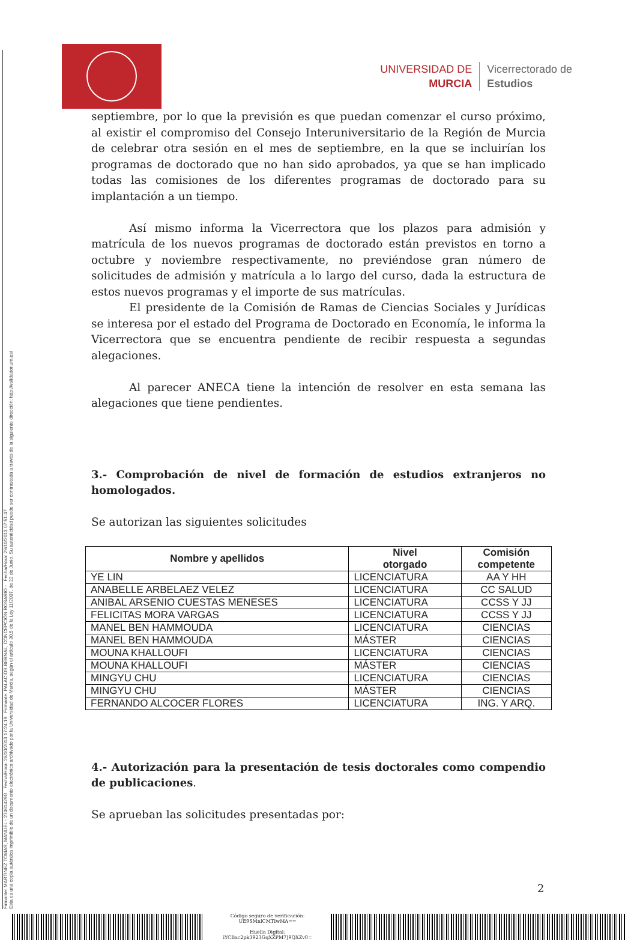Firmante: MARTINEZ TOMAS, MANUEL - 27461429G Fecha/Hora: 28/10/2013 17:24:19 Firmante: PALACIOS BERNAL, CONCEPCIÓN ROSARIO - Fecha/Hora: 29/10/2013 07:51:47
Esta es una copia auténtica imprimible de un documento electrónico archivado por la Universidad de Murcia, según el artículo 30.5 de la Ley 11/2007, de 22 de Junio. Su autenticidad puede ser contrastada a través de la siguiente dirección: http://validador.um.es/
UNIVERSIDAD DE
MURCIA
Vicerrectorado de
Estudios
septiembre, por lo que la previsión es que puedan comenzar el curso próximo, al existir el compromiso del Consejo Interuniversitario de la Región de Murcia de celebrar otra sesión en el mes de septiembre, en la que se incluirían los programas de doctorado que no han sido aprobados, ya que se han implicado todas las comisiones de los diferentes programas de doctorado para su implantación a un tiempo.
Así mismo informa la Vicerrectora que los plazos para admisión y matrícula de los nuevos programas de doctorado están previstos en torno a octubre y noviembre respectivamente, no previéndose gran número de solicitudes de admisión y matrícula a lo largo del curso, dada la estructura de estos nuevos programas y el importe de sus matrículas.
El presidente de la Comisión de Ramas de Ciencias Sociales y Jurídicas se interesa por el estado del Programa de Doctorado en Economía, le informa la Vicerrectora que se encuentra pendiente de recibir respuesta a segundas alegaciones.
Al parecer ANECA tiene la intención de resolver en esta semana las alegaciones que tiene pendientes.
3.- Comprobación de nivel de formación de estudios extranjeros no homologados.
Se autorizan las siguientes solicitudes
| Nombre y apellidos | Nivel otorgado | Comisión competente |
| --- | --- | --- |
| YE LIN | LICENCIATURA | AA Y HH |
| ANABELLE ARBELAEZ VELEZ | LICENCIATURA | CC SALUD |
| ANIBAL ARSENIO CUESTAS MENESES | LICENCIATURA | CCSS Y JJ |
| FELICITAS MORA VARGAS | LICENCIATURA | CCSS Y JJ |
| MANEL BEN HAMMOUDA | LICENCIATURA | CIENCIAS |
| MANEL BEN HAMMOUDA | MÁSTER | CIENCIAS |
| MOUNA KHALLOUFI | LICENCIATURA | CIENCIAS |
| MOUNA KHALLOUFI | MÁSTER | CIENCIAS |
| MINGYU CHU | LICENCIATURA | CIENCIAS |
| MINGYU CHU | MÁSTER | CIENCIAS |
| FERNANDO ALCOCER FLORES | LICENCIATURA | ING. Y ARQ. |
4.- Autorización para la presentación de tesis doctorales como compendio de publicaciones.
Se aprueban las solicitudes presentadas por:
2
Código seguro de verificación:
UE9SMnlCMTIwMA==
Huella Digital:
iYCBac2pk3923GqXZPM7J9QXZv0=